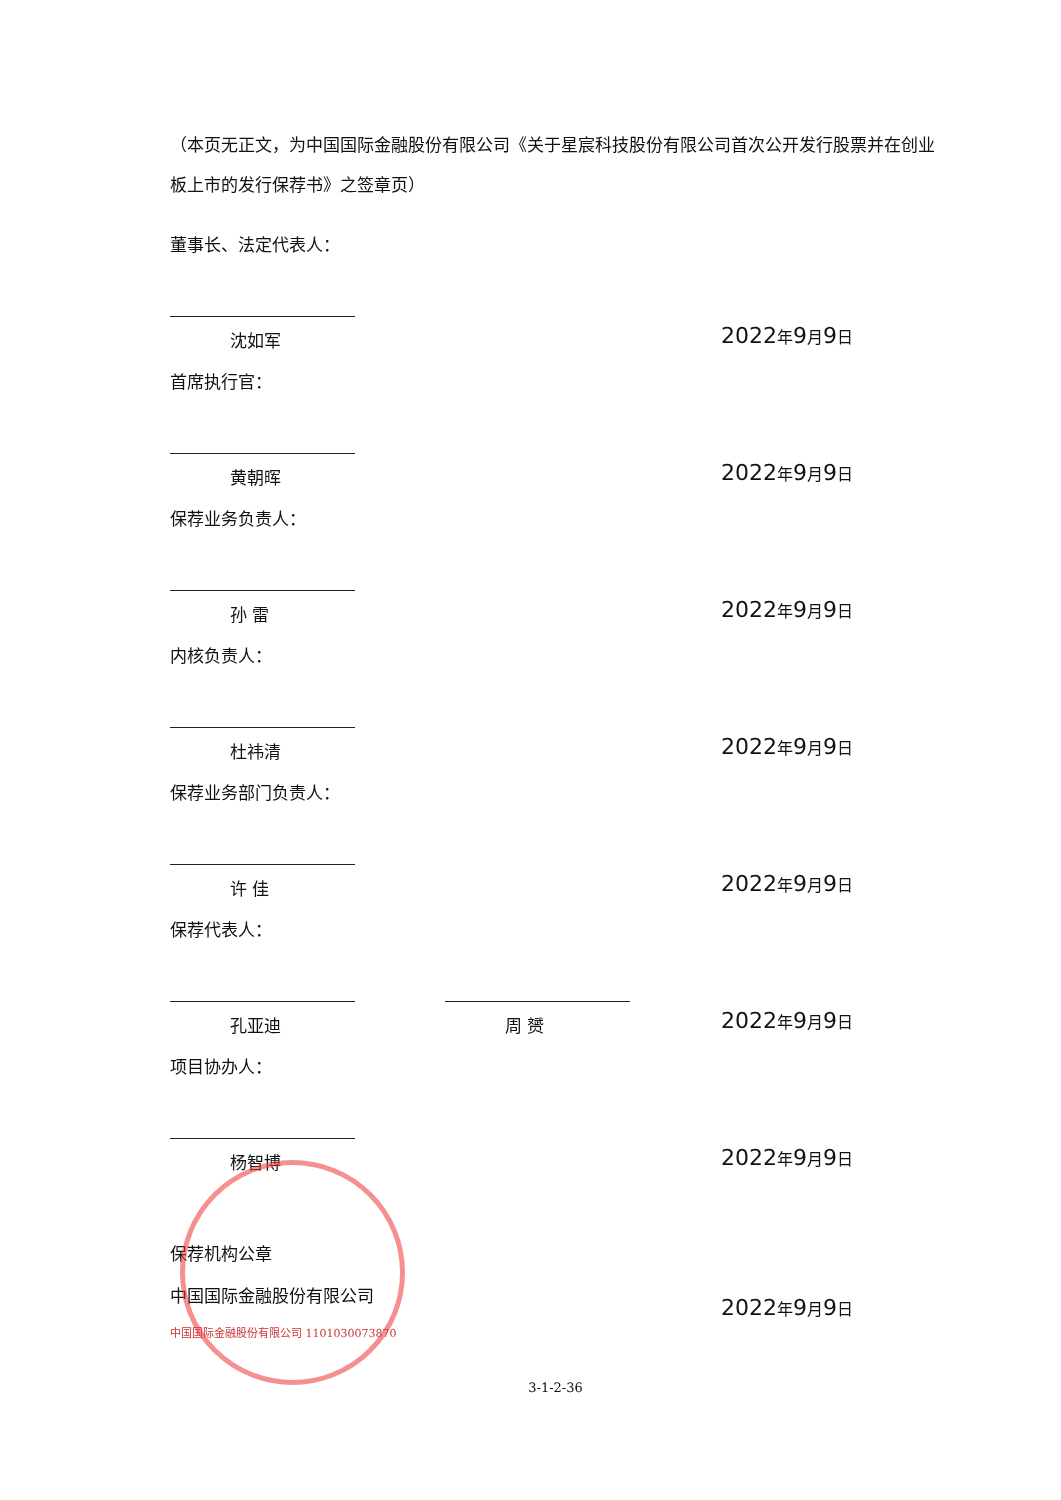（本页无正文，为中国国际金融股份有限公司《关于星宸科技股份有限公司首次公开发行股票并在创业板上市的发行保荐书》之签章页）
董事长、法定代表人：
沈如军
2022年9月9日
首席执行官：
黄朝晖
2022年9月9日
保荐业务负责人：
孙 雷
2022年9月9日
内核负责人：
杜祎清
2022年9月9日
保荐业务部门负责人：
许 佳
2022年9月9日
保荐代表人：
孔亚迪 周 赟
2022年9月9日
项目协办人：
杨智博
2022年9月9日
保荐机构公章
中国国际金融股份有限公司
2022年9月9日
中国国际金融股份有限公司 1101030073870
3-1-2-36